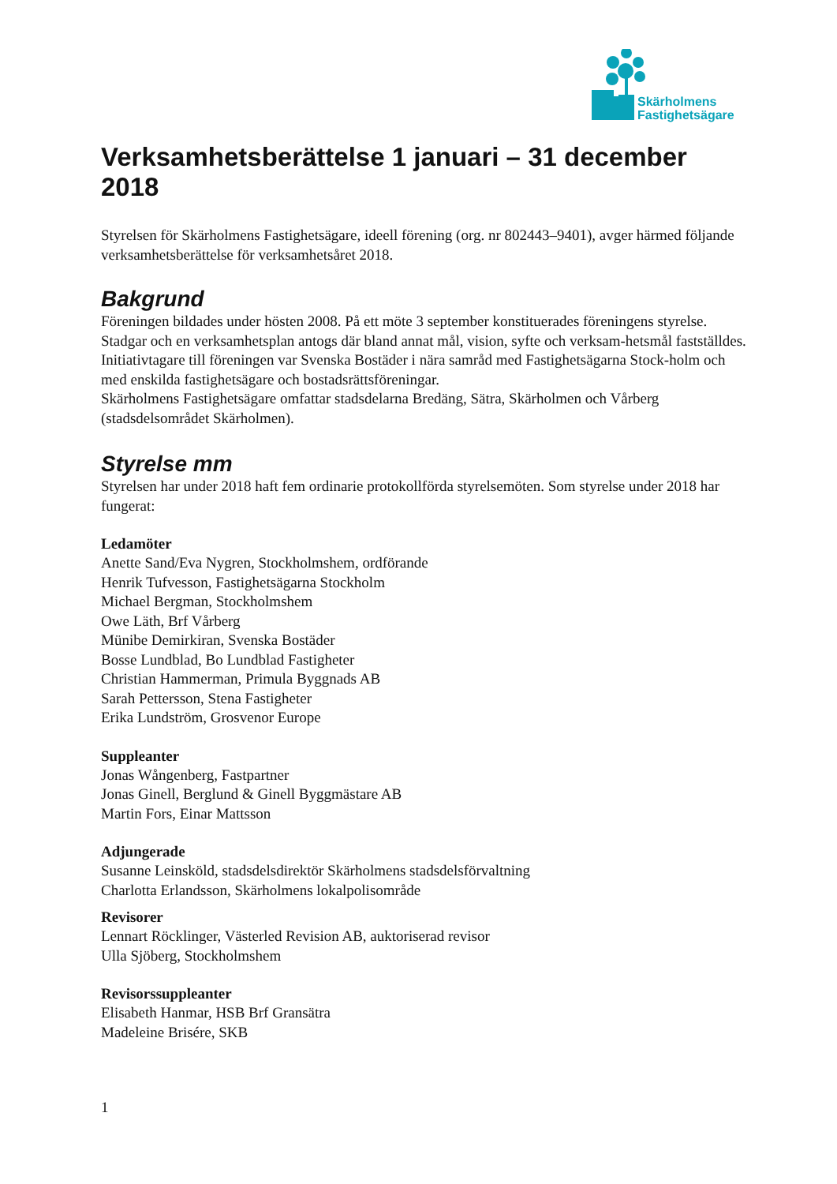Skärholmens
Fastighetsägare
Verksamhetsberättelse 1 januari – 31 december 2018
Styrelsen för Skärholmens Fastighetsägare, ideell förening (org. nr 802443–9401), avger härmed följande verksamhetsberättelse för verksamhetsåret 2018.
Bakgrund
Föreningen bildades under hösten 2008. På ett möte 3 september konstituerades föreningens styrelse. Stadgar och en verksamhetsplan antogs där bland annat mål, vision, syfte och verksam-hetsmål fastställdes.
Initiativtagare till föreningen var Svenska Bostäder i nära samråd med Fastighetsägarna Stock-holm och med enskilda fastighetsägare och bostadsrättsföreningar.
Skärholmens Fastighetsägare omfattar stadsdelarna Bredäng, Sätra, Skärholmen och Vårberg (stadsdelsområdet Skärholmen).
Styrelse mm
Styrelsen har under 2018 haft fem ordinarie protokollförda styrelsemöten. Som styrelse under 2018 har fungerat:
Ledamöter
Anette Sand/Eva Nygren, Stockholmshem, ordförande
Henrik Tufvesson, Fastighetsägarna Stockholm
Michael Bergman, Stockholmshem
Owe Läth, Brf Vårberg
Münibe Demirkiran, Svenska Bostäder
Bosse Lundblad, Bo Lundblad Fastigheter
Christian Hammerman, Primula Byggnads AB
Sarah Pettersson, Stena Fastigheter
Erika Lundström, Grosvenor Europe
Suppleanter
Jonas Wångenberg, Fastpartner
Jonas Ginell, Berglund & Ginell Byggmästare AB
Martin Fors, Einar Mattsson
Adjungerade
Susanne Leinsköld, stadsdelsdirektör Skärholmens stadsdelsförvaltning
Charlotta Erlandsson, Skärholmens lokalpolisområde
Revisorer
Lennart Röcklinger, Västerled Revision AB, auktoriserad revisor
Ulla Sjöberg, Stockholmshem
Revisorssuppleanter
Elisabeth Hanmar, HSB Brf Gransätra
Madeleine Brisére, SKB
1